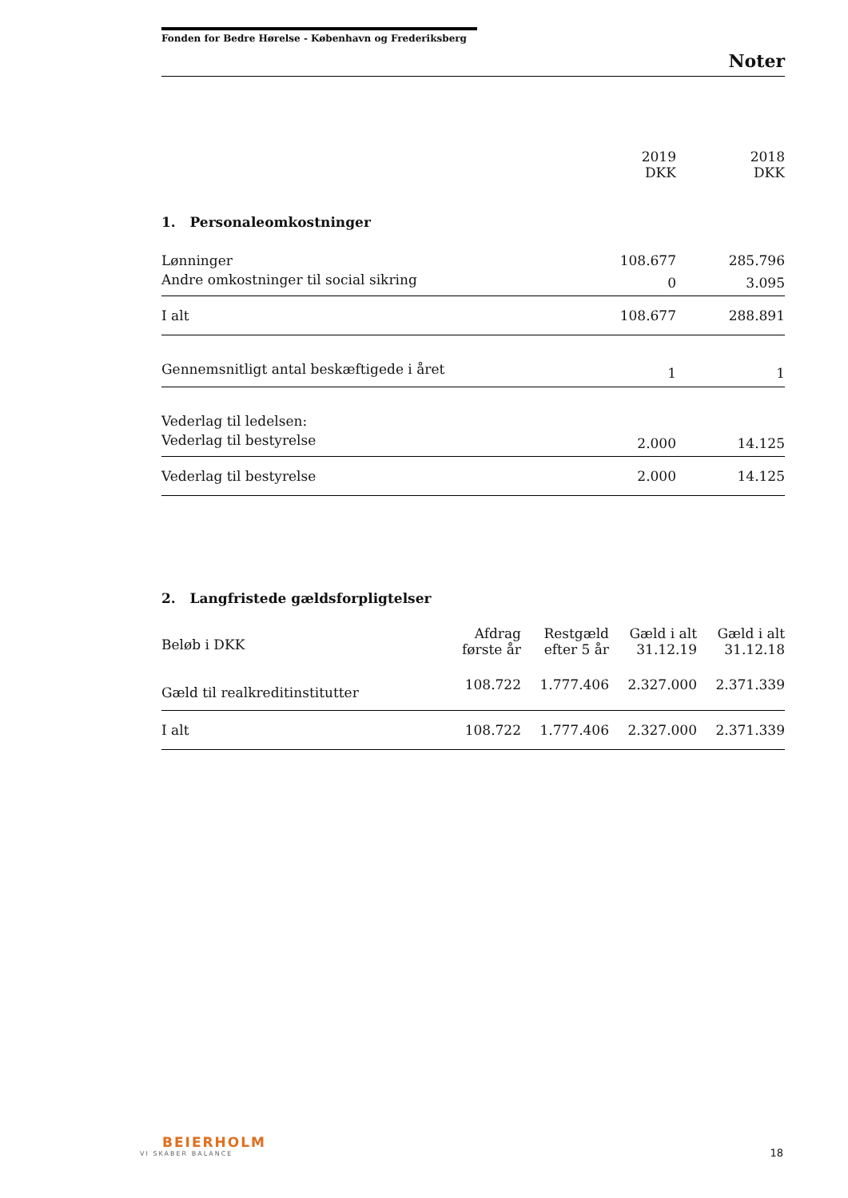Fonden for Bedre Hørelse - København og Frederiksberg
Noter
| | 2019 DKK | 2018 DKK |
| --- | --- | --- |
| 1. Personaleomkostninger | | |
| Lønninger | 108.677 | 285.796 |
| Andre omkostninger til social sikring | 0 | 3.095 |
| I alt | 108.677 | 288.891 |
| Gennemsnitligt antal beskæftigede i året | 1 | 1 |
| Vederlag til ledelsen: | | |
| Vederlag til bestyrelse | 2.000 | 14.125 |
| Vederlag til bestyrelse | 2.000 | 14.125 |
2. Langfristede gældsforpligtelser
| Beløb i DKK | Afdrag første år | Restgæld efter 5 år | Gæld i alt 31.12.19 | Gæld i alt 31.12.18 |
| --- | --- | --- | --- | --- |
| Gæld til realkreditinstitutter | 108.722 | 1.777.406 | 2.327.000 | 2.371.339 |
| I alt | 108.722 | 1.777.406 | 2.327.000 | 2.371.339 |
BEIERHOLM
VI SKABER BALANCE
18